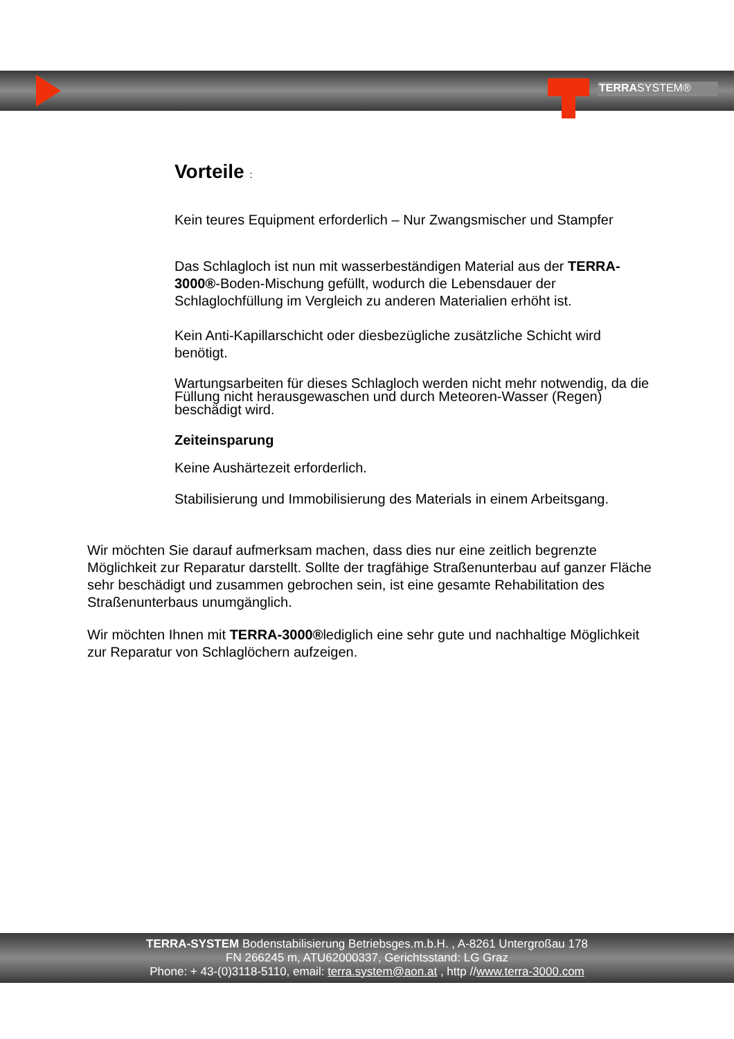TERRASYSTEM®
Vorteile :
Kein teures Equipment erforderlich – Nur Zwangsmischer und Stampfer
Das Schlagloch ist nun mit wasserbeständigen Material aus der TERRA-3000®-Boden-Mischung gefüllt, wodurch die Lebensdauer der Schlaglochfüllung im Vergleich zu anderen Materialien erhöht ist.
Kein Anti-Kapillarschicht oder diesbezügliche zusätzliche Schicht wird benötigt.
Wartungsarbeiten für dieses Schlagloch werden nicht mehr notwendig, da die Füllung nicht herausgewaschen und durch Meteoren-Wasser (Regen) beschädigt wird.
Zeiteinsparung
Keine Aushärtezeit erforderlich.
Stabilisierung und Immobilisierung des Materials in einem Arbeitsgang.
Wir möchten Sie darauf aufmerksam machen, dass dies nur eine zeitlich begrenzte Möglichkeit zur Reparatur darstellt. Sollte der tragfähige Straßenunterbau auf ganzer Fläche sehr beschädigt und zusammen gebrochen sein, ist eine gesamte Rehabilitation des Straßenunterbaus unumgänglich.
Wir möchten Ihnen mit TERRA-3000®lediglich eine sehr gute und nachhaltige Möglichkeit zur Reparatur von Schlaglöchern aufzeigen.
TERRA-SYSTEM Bodenstabilisierung Betriebsges.m.b.H. , A-8261 Untergroßau 178
FN 266245 m, ATU62000337, Gerichtsstand: LG Graz
Phone: + 43-(0)3118-5110, email: terra.system@aon.at , http //www.terra-3000.com